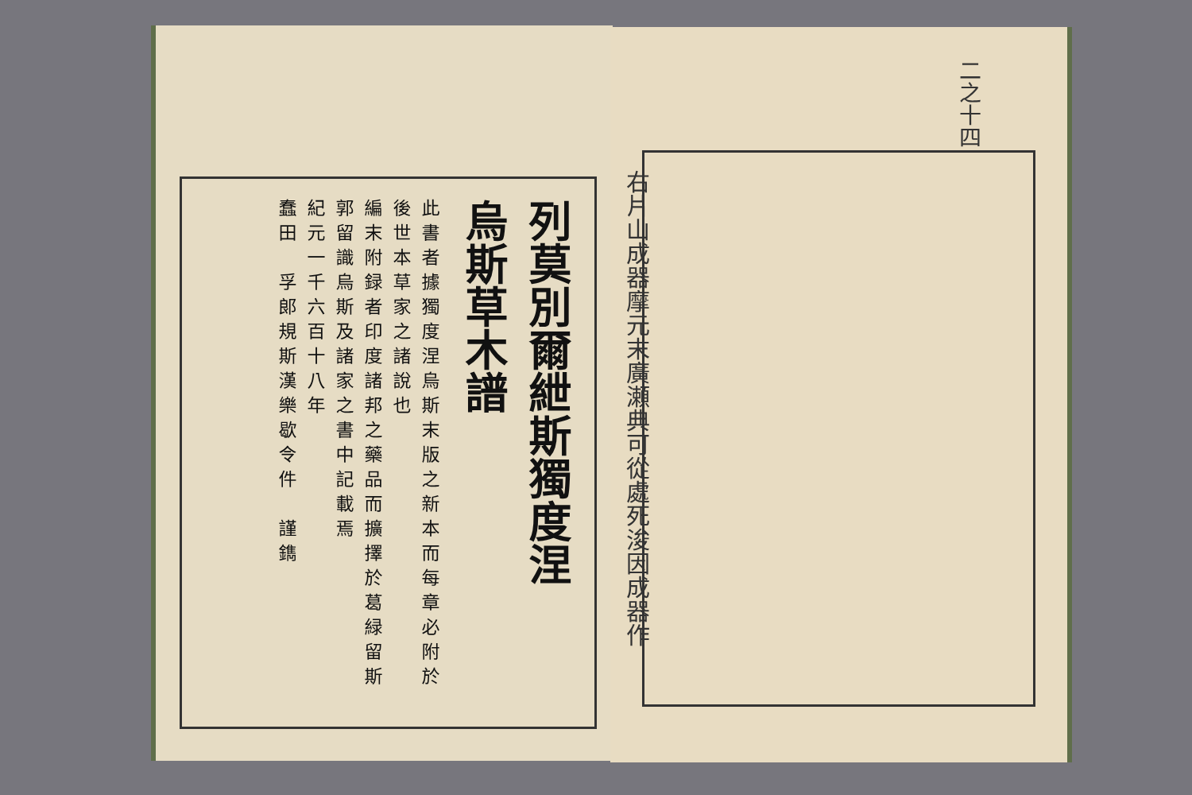列莫別爾紲斯獨度涅
烏斯草木譜
此書者據獨度涅烏斯末版之新本而每章必附於
後世本草家之諸說也
編末附録者印度諸邦之藥品而擴擇於葛緑留斯
郭留識烏斯及諸家之書中記載焉
紀元一千六百十八年
蠢田　孚郎規斯漢樂歇令件　謹鐫
右片山成器摩元末廣瀬典可從處死浚因成器作
二之十四